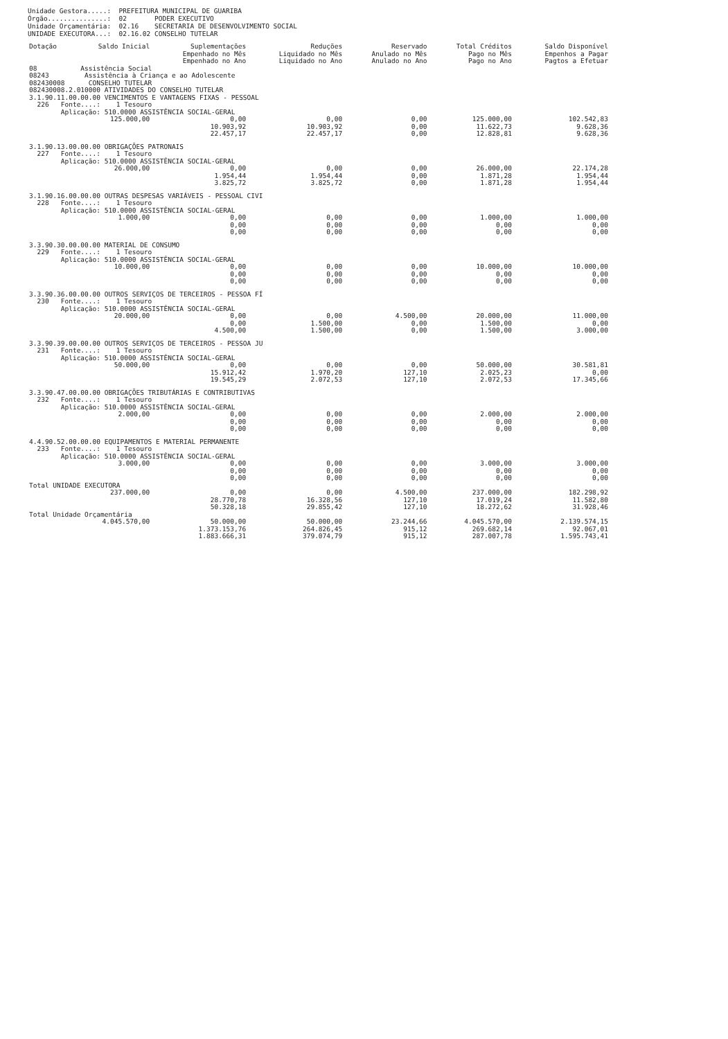Unidade Gestora.....: PREFEITURA MUNICIPAL DE GUARIBA
Órgão...............: 02 PODER EXECUTIVO
Unidade Orçamentária: 02.16 SECRETARIA DE DESENVOLVIMENTO SOCIAL
UNIDADE EXECUTORA...: 02.16.02 CONSELHO TUTELAR
| Dotação | Saldo Inicial | Suplementações Empenhado no Mês Empenhado no Ano | Reduções Liquidado no Mês Liquidado no Ano | Reservado Anulado no Mês Anulado no Ano | Total Créditos Pago no Mês Pago no Ano | Saldo Disponível Empenhos a Pagar Pagtos a Efetuar |
| --- | --- | --- | --- | --- | --- | --- |
| 08 Assistência Social | | | | | | |
| 08243 Assistência à Criança e ao Adolescente | | | | | | |
| 082430008 CONSELHO TUTELAR | | | | | | |
| 082430008.2.010000 ATIVIDADES DO CONSELHO TUTELAR | | | | | | |
| 3.1.90.11.00.00.00 VENCIMENTOS E VANTAGENS FIXAS - PESSOAL 226 Fonte....: 1 Tesouro Aplicação: 510.0000 ASSISTÊNCIA SOCIAL-GERAL | | | | | | |
| | 125.000,00 | 0,00 10.903,92 22.457,17 | 0,00 10.903,92 22.457,17 | 0,00 0,00 0,00 | 125.000,00 11.622,73 12.828,81 | 102.542,83 9.628,36 9.628,36 |
| 3.1.90.13.00.00.00 OBRIGAÇÕES PATRONAIS 227 Fonte....: 1 Tesouro Aplicação: 510.0000 ASSISTÊNCIA SOCIAL-GERAL | | | | | | |
| | 26.000,00 | 0,00 1.954,44 3.825,72 | 0,00 1.954,44 3.825,72 | 0,00 0,00 0,00 | 26.000,00 1.871,28 1.871,28 | 22.174,28 1.954,44 1.954,44 |
| 3.1.90.16.00.00.00 OUTRAS DESPESAS VARIÁVEIS - PESSOAL CIVI 228 Fonte....: 1 Tesouro Aplicação: 510.0000 ASSISTÊNCIA SOCIAL-GERAL | | | | | | |
| | 1.000,00 | 0,00 0,00 0,00 | 0,00 0,00 0,00 | 0,00 0,00 0,00 | 1.000,00 0,00 0,00 | 1.000,00 0,00 0,00 |
| 3.3.90.30.00.00.00 MATERIAL DE CONSUMO 229 Fonte....: 1 Tesouro Aplicação: 510.0000 ASSISTÊNCIA SOCIAL-GERAL | | | | | | |
| | 10.000,00 | 0,00 0,00 0,00 | 0,00 0,00 0,00 | 0,00 0,00 0,00 | 10.000,00 0,00 0,00 | 10.000,00 0,00 0,00 |
| 3.3.90.36.00.00.00 OUTROS SERVIÇOS DE TERCEIROS - PESSOA FÍ 230 Fonte....: 1 Tesouro Aplicação: 510.0000 ASSISTÊNCIA SOCIAL-GERAL | | | | | | |
| | 20.000,00 | 0,00 0,00 4.500,00 | 0,00 1.500,00 1.500,00 | 4.500,00 0,00 0,00 | 20.000,00 1.500,00 1.500,00 | 11.000,00 0,00 3.000,00 |
| 3.3.90.39.00.00.00 OUTROS SERVIÇOS DE TERCEIROS - PESSOA JU 231 Fonte....: 1 Tesouro Aplicação: 510.0000 ASSISTÊNCIA SOCIAL-GERAL | | | | | | |
| | 50.000,00 | 0,00 15.912,42 19.545,29 | 0,00 1.970,20 2.072,53 | 0,00 127,10 127,10 | 50.000,00 2.025,23 2.072,53 | 30.581,81 0,00 17.345,66 |
| 3.3.90.47.00.00.00 OBRIGAÇÕES TRIBUTÁRIAS E CONTRIBUTIVAS 232 Fonte....: 1 Tesouro Aplicação: 510.0000 ASSISTÊNCIA SOCIAL-GERAL | | | | | | |
| | 2.000,00 | 0,00 0,00 0,00 | 0,00 0,00 0,00 | 0,00 0,00 0,00 | 2.000,00 0,00 0,00 | 2.000,00 0,00 0,00 |
| 4.4.90.52.00.00.00 EQUIPAMENTOS E MATERIAL PERMANENTE 233 Fonte....: 1 Tesouro Aplicação: 510.0000 ASSISTÊNCIA SOCIAL-GERAL | | | | | | |
| | 3.000,00 | 0,00 0,00 0,00 | 0,00 0,00 0,00 | 0,00 0,00 0,00 | 3.000,00 0,00 0,00 | 3.000,00 0,00 0,00 |
| Total UNIDADE EXECUTORA | | | | | | |
| | 237.000,00 | 0,00 28.770,78 50.328,18 | 0,00 16.328,56 29.855,42 | 4.500,00 127,10 127,10 | 237.000,00 17.019,24 18.272,62 | 182.298,92 11.582,80 31.928,46 |
| Total Unidade Orçamentária | | | | | | |
| | 4.045.570,00 | 50.000,00 1.373.153,76 1.883.666,31 | 50.000,00 264.826,45 379.074,79 | 23.244,66 915,12 915,12 | 4.045.570,00 269.682,14 287.007,78 | 2.139.574,15 92.067,01 1.595.743,41 |